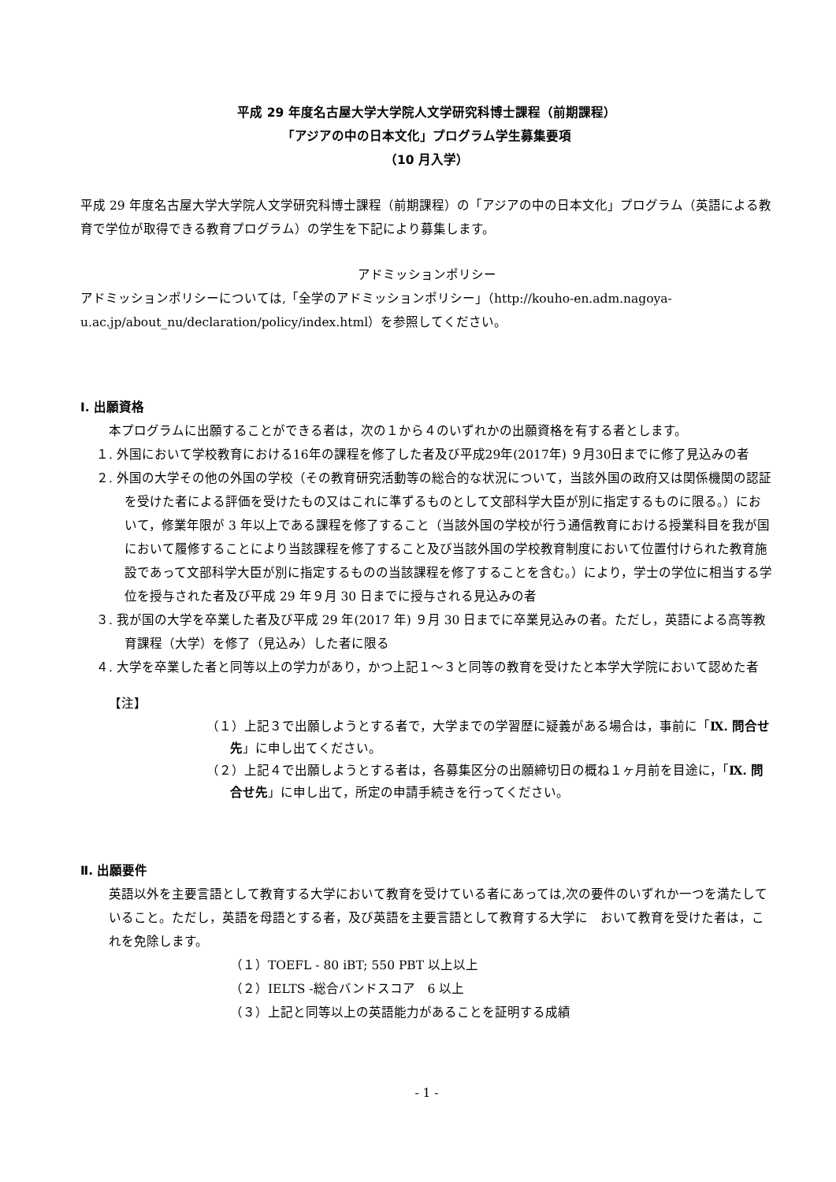平成 29 年度名古屋大学大学院人文学研究科博士課程（前期課程）
「アジアの中の日本文化」プログラム学生募集要項
（10 月入学）
平成 29 年度名古屋大学大学院人文学研究科博士課程（前期課程）の「アジアの中の日本文化」プログラム（英語による教育で学位が取得できる教育プログラム）の学生を下記により募集します。
アドミッションポリシー
アドミッションポリシーについては,「全学のアドミッションポリシー」（http://kouho-en.adm.nagoya-u.ac.jp/about_nu/declaration/policy/index.html）を参照してください。
Ⅰ. 出願資格
本プログラムに出願することができる者は，次の１から４のいずれかの出願資格を有する者とします。
１. 外国において学校教育における16年の課程を修了した者及び平成29年(2017年) ９月30日までに修了見込みの者
２. 外国の大学その他の外国の学校（その教育研究活動等の総合的な状況について，当該外国の政府又は関係機関の認証を受けた者による評価を受けたもの又はこれに準ずるものとして文部科学大臣が別に指定するものに限る。）において，修業年限が 3 年以上である課程を修了すること（当該外国の学校が行う通信教育における授業科目を我が国において履修することにより当該課程を修了すること及び当該外国の学校教育制度において位置付けられた教育施設であって文部科学大臣が別に指定するものの当該課程を修了することを含む。）により，学士の学位に相当する学位を授与された者及び平成 29 年９月 30 日までに授与される見込みの者
３. 我が国の大学を卒業した者及び平成 29 年(2017 年) ９月 30 日までに卒業見込みの者。ただし，英語による高等教育課程（大学）を修了（見込み）した者に限る
４. 大学を卒業した者と同等以上の学力があり，かつ上記１～３と同等の教育を受けたと本学大学院において認めた者
【注】
（１）上記３で出願しようとする者で，大学までの学習歴に疑義がある場合は，事前に「Ⅸ. 問合せ先」に申し出てください。
（２）上記４で出願しようとする者は，各募集区分の出願締切日の概ね１ヶ月前を目途に，「Ⅸ. 問合せ先」に申し出て，所定の申請手続きを行ってください。
Ⅱ. 出願要件
英語以外を主要言語として教育する大学において教育を受けている者にあっては,次の要件のいずれか一つを満たしていること。ただし，英語を母語とする者，及び英語を主要言語として教育する大学に　おいて教育を受けた者は，これを免除します。
（１）TOEFL - 80 iBT; 550 PBT 以上以上
（２）IELTS -総合バンドスコア　6 以上
（３）上記と同等以上の英語能力があることを証明する成績
- 1 -